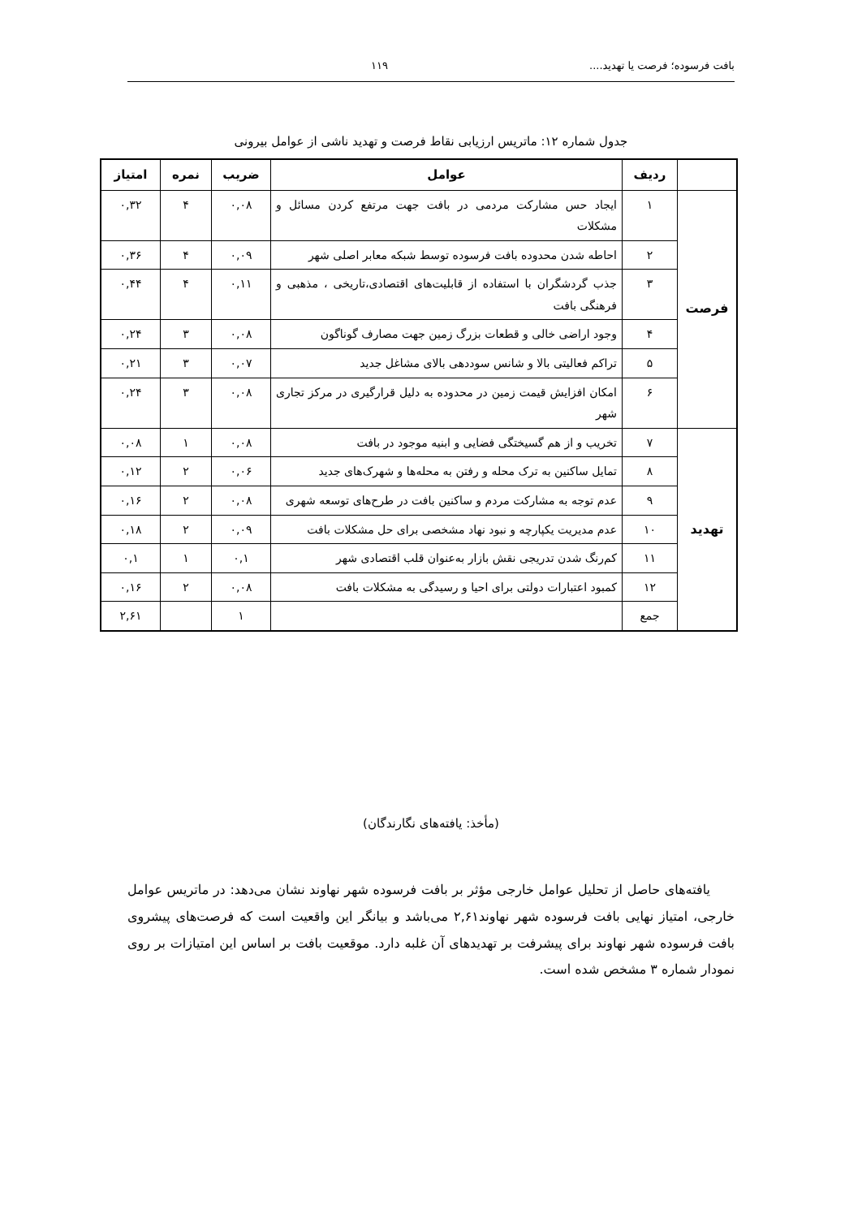بافت فرسوده؛ فرصت یا تهدید.... ۱۱۹
جدول شماره ۱۲: ماتریس ارزیابی نقاط فرصت و تهدید ناشی از عوامل بیرونی
| | ردیف | عوامل | ضریب | نمره | امتیاز |
| --- | --- | --- | --- | --- | --- |
| فرصت | ۱ | ایجاد حس مشارکت مردمی در بافت جهت مرتفع کردن مسائل و مشکلات | ۰,۰۸ | ۴ | ۰,۳۲ |
| | ۲ | احاطه شدن محدوده بافت فرسوده توسط شبکه معابر اصلی شهر | ۰,۰۹ | ۴ | ۰,۳۶ |
| | ۳ | جذب گردشگران با استفاده از قابلیت‌های اقتصادی،تاریخی ، مذهبی و فرهنگی بافت | ۰,۱۱ | ۴ | ۰,۴۴ |
| | ۴ | وجود اراضی خالی و قطعات بزرگ زمین جهت مصارف گوناگون | ۰,۰۸ | ۳ | ۰,۲۴ |
| | ۵ | تراکم فعالیتی بالا و شانس سوددهی بالای مشاغل جدید | ۰,۰۷ | ۳ | ۰,۲۱ |
| | ۶ | امکان افزایش قیمت زمین در محدوده به دلیل قرارگیری در مرکز تجاری شهر | ۰,۰۸ | ۳ | ۰,۲۴ |
| تهدید | ۷ | تخریب و از هم گسیختگی فضایی و ابنیه موجود در بافت | ۰,۰۸ | ۱ | ۰,۰۸ |
| | ۸ | تمایل ساکنین به ترک محله و رفتن به محله‌ها و شهرک‌های جدید | ۰,۰۶ | ۲ | ۰,۱۲ |
| | ۹ | عدم توجه به مشارکت مردم و ساکنین بافت در طرح‌های توسعه شهری | ۰,۰۸ | ۲ | ۰,۱۶ |
| | ۱۰ | عدم مدیریت یکپارچه و نبود نهاد مشخصی برای حل مشکلات بافت | ۰,۰۹ | ۲ | ۰,۱۸ |
| | ۱۱ | کم‌رنگ شدن تدریجی نقش بازار به‌عنوان قلب اقتصادی شهر | ۰,۱ | ۱ | ۰,۱ |
| | ۱۲ | کمبود اعتبارات دولتی برای احیا و رسیدگی به مشکلات بافت | ۰,۰۸ | ۲ | ۰,۱۶ |
| | جمع | | ۱ | | ۲,۶۱ |
(مأخذ: یافته‌های نگارندگان)
یافته‌های حاصل از تحلیل عوامل خارجی مؤثر بر بافت فرسوده شهر نهاوند نشان می‌دهد: در ماتریس عوامل خارجی، امتیاز نهایی بافت فرسوده شهر نهاوند۲,۶۱ می‌باشد و بیانگر این واقعیت است که فرصت‌های پیشروی بافت فرسوده شهر نهاوند برای پیشرفت بر تهدیدهای آن غلبه دارد. موقعیت بافت بر اساس این امتیازات بر روی نمودار شماره ۳ مشخص شده است.